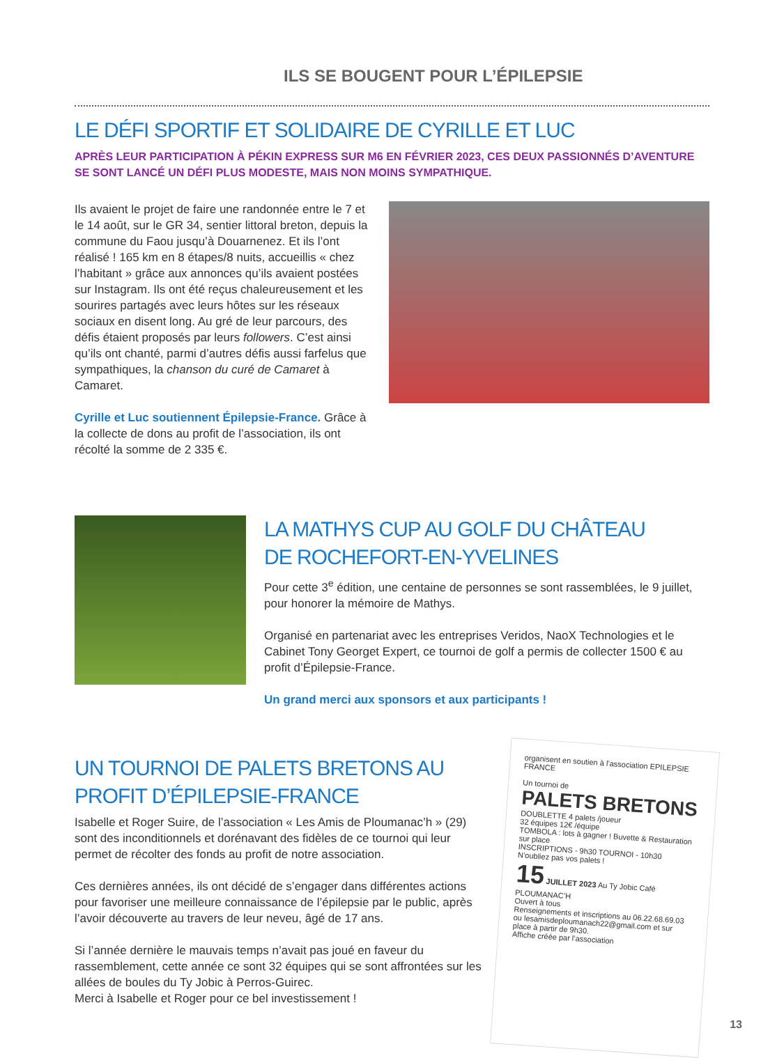ILS SE BOUGENT POUR L’ÉPILEPSIE
LE DÉFI SPORTIF ET SOLIDAIRE DE CYRILLE ET LUC
APRÈS LEUR PARTICIPATION À PÉKIN EXPRESS SUR M6 EN FÉVRIER 2023, CES DEUX PASSIONNÉS D’AVENTURE SE SONT LANCÉ UN DÉFI PLUS MODESTE, MAIS NON MOINS SYMPATHIQUE.
Ils avaient le projet de faire une randonnée entre le 7 et le 14 août, sur le GR 34, sentier littoral breton, depuis la commune du Faou jusqu’à Douarnenez. Et ils l’ont réalisé ! 165 km en 8 étapes/8 nuits, accueillis « chez l’habitant » grâce aux annonces qu’ils avaient postées sur Instagram. Ils ont été reçus chaleureusement et les sourires partagés avec leurs hôtes sur les réseaux sociaux en disent long. Au gré de leur parcours, des défis étaient proposés par leurs followers. C’est ainsi qu’ils ont chanté, parmi d’autres défis aussi farfelus que sympathiques, la chanson du curé de Camaret à Camaret.
Cyrille et Luc soutiennent Épilepsie-France. Grâce à la collecte de dons au profit de l’association, ils ont récolté la somme de 2 335 €.
LA MATHYS CUP AU GOLF DU CHÂTEAU
DE ROCHEFORT-EN-YVELINES
Pour cette 3<sup>e</sup> édition, une centaine de personnes se sont rassemblées, le 9 juillet, pour honorer la mémoire de Mathys.
Organisé en partenariat avec les entreprises Veridos, NaoX Technologies et le Cabinet Tony Georget Expert, ce tournoi de golf a permis de collecter 1500 € au profit d’Épilepsie-France.
Un grand merci aux sponsors et aux participants !
UN TOURNOI DE PALETS BRETONS AU PROFIT D’ÉPILEPSIE-FRANCE
Isabelle et Roger Suire, de l’association « Les Amis de Ploumanac’h » (29) sont des inconditionnels et dorénavant des fidèles de ce tournoi qui leur permet de récolter des fonds au profit de notre association.
Ces dernières années, ils ont décidé de s’engager dans différentes actions pour favoriser une meilleure connaissance de l’épilepsie par le public, après l’avoir découverte au travers de leur neveu, âgé de 17 ans.
Si l’année dernière le mauvais temps n’avait pas joué en faveur du rassemblement, cette année ce sont 32 équipes qui se sont affrontées sur les allées de boules du Ty Jobic à Perros-Guirec.
Merci à Isabelle et Roger pour ce bel investissement !
organisent en soutien à l’association EPILEPSIE FRANCE
Un tournoi de
PALETS BRETONS
DOUBLETTE 4 palets /joueur
32 équipes 12€ /équipe
TOMBOLA : lots à gagner ! Buvette & Restauration sur place
INSCRIPTIONS - 9h30 TOURNOI - 10h30
N’oubliez pas vos palets !
15 JUILLET 2023 Au Ty Jobic Café PLOUMANAC’H
Ouvert à tous
Renseignements et inscriptions au 06.22.68.69.03 ou lesamisdeploumanach22@gmail.com et sur place à partir de 9h30.
Affiche créée par l’association
13